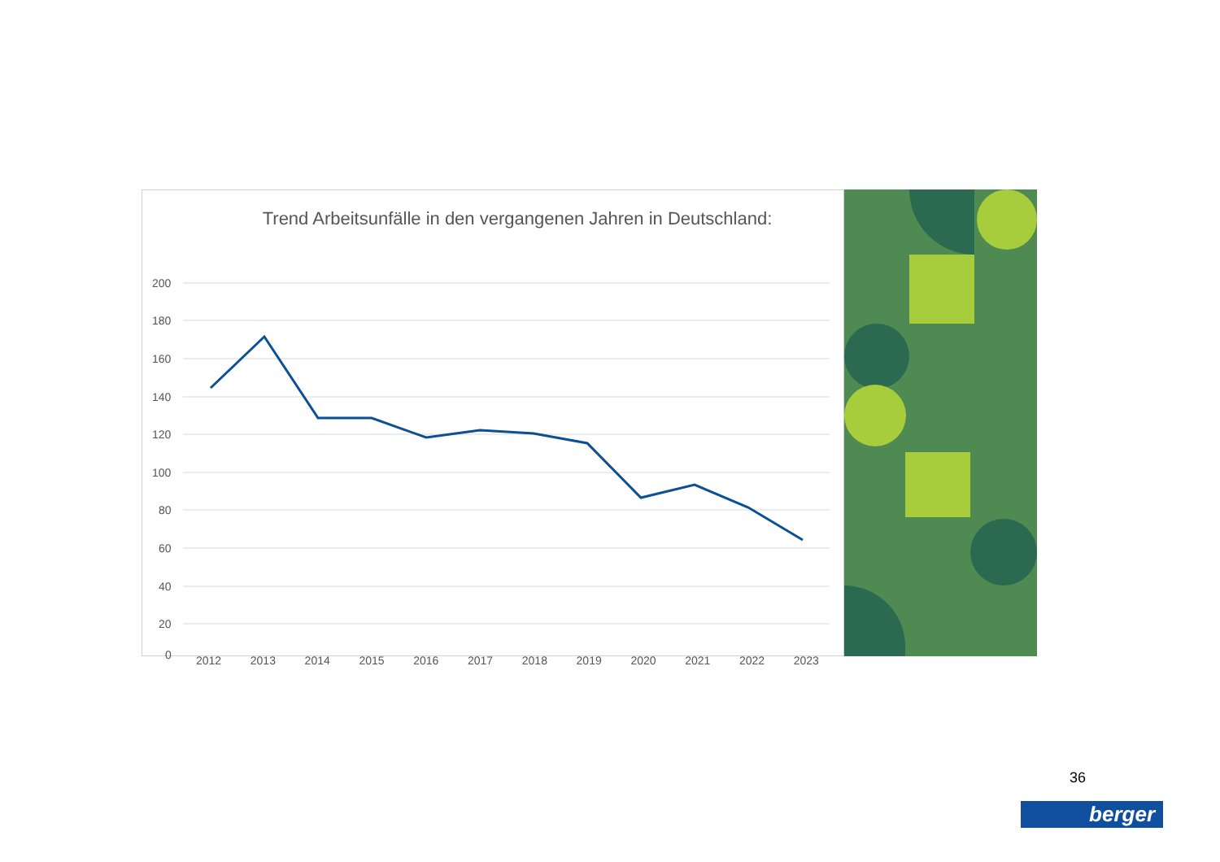Trend Arbeitsunfälle in den vergangenen Jahren in Deutschland:
200
180
160
140
120
100
80
60
40
20
0
2012 2013 2014 2015 2016 2017 2018 2019 2020 2021 2022 2023
36
berger